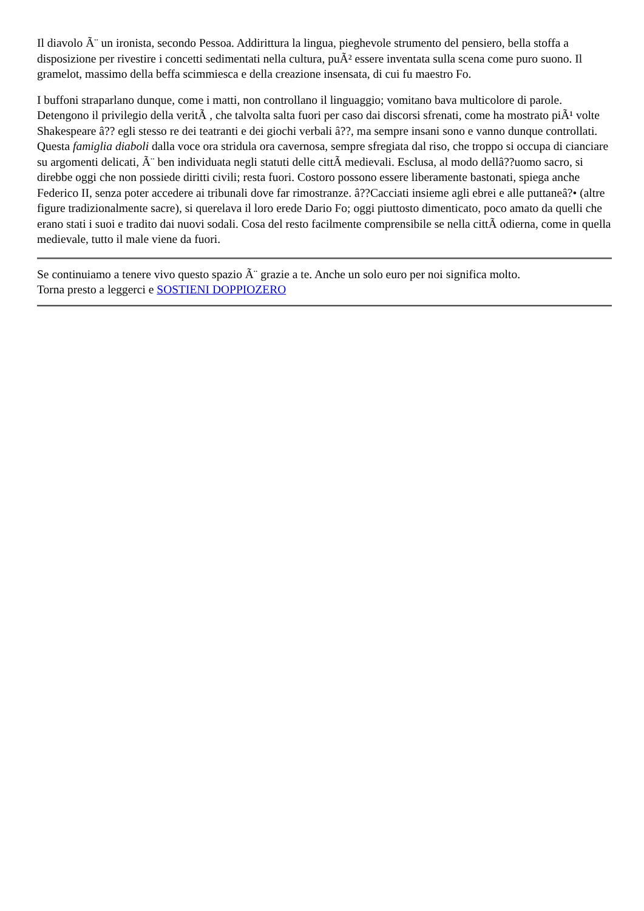Il diavolo Ã¨ un ironista, secondo Pessoa. Addirittura la lingua, pieghevole strumento del pensiero, bella stoffa a disposizione per rivestire i concetti sedimentati nella cultura, puÃ² essere inventata sulla scena come puro suono. Il gramelot, massimo della beffa scimmiesca e della creazione insensata, di cui fu maestro Fo.
I buffoni straparlano dunque, come i matti, non controllano il linguaggio; vomitano bava multicolore di parole. Detengono il privilegio della veritÃ , che talvolta salta fuori per caso dai discorsi sfrenati, come ha mostrato piÃ¹ volte Shakespeare â?? egli stesso re dei teatranti e dei giochi verbali â??, ma sempre insani sono e vanno dunque controllati. Questa famiglia diaboli dalla voce ora stridula ora cavernosa, sempre sfregiata dal riso, che troppo si occupa di cianciare su argomenti delicati, Ã¨ ben individuata negli statuti delle cittÃ medievali. Esclusa, al modo dellâ??uomo sacro, si direbbe oggi che non possiede diritti civili; resta fuori. Costoro possono essere liberamente bastonati, spiega anche Federico II, senza poter accedere ai tribunali dove far rimostranze. â??Cacciati insieme agli ebrei e alle puttaneâ?• (altre figure tradizionalmente sacre), si querelava il loro erede Dario Fo; oggi piuttosto dimenticato, poco amato da quelli che erano stati i suoi e tradito dai nuovi sodali. Cosa del resto facilmente comprensibile se nella cittÃ odierna, come in quella medievale, tutto il male viene da fuori.
Se continuiamo a tenere vivo questo spazio Ã¨ grazie a te. Anche un solo euro per noi significa molto.
Torna presto a leggerci e SOSTIENI DOPPIOZERO